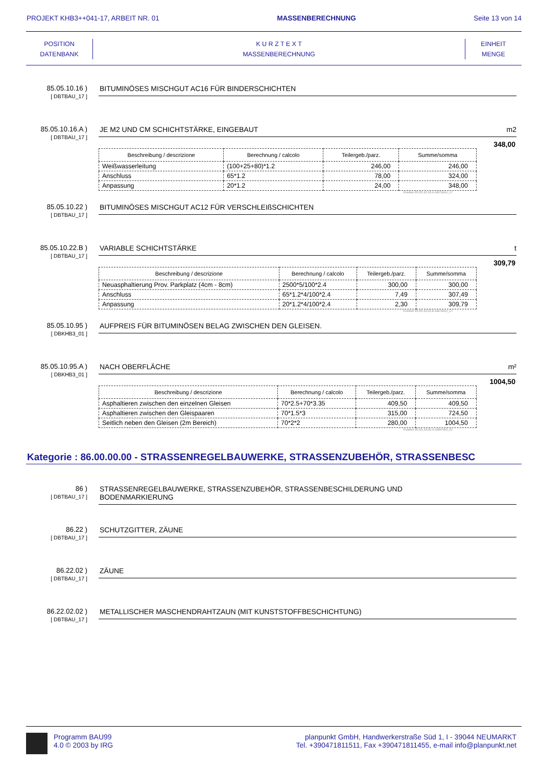PROJEKT KHB3++041-17, ARBEIT NR. 01 MASSENBERECHNUNG Seite 13 von 14
POSITION
DATENBANK
K U R Z T E X T
MASSENBERECHNUNG
EINHEIT
MENGE
85.05.10.16 )
[ DBTBAU_17 ]
BITUMINÖSES MISCHGUT AC16 FÜR BINDERSCHICHTEN
85.05.10.16.A )
[ DBTBAU_17 ]
JE M2 UND CM SCHICHTSTÄRKE, EINGEBAUT m2
348,00
| Beschreibung / descrizione | Berechnung / calcolo | Teilergeb./parz. | Summe/somma |
| --- | --- | --- | --- |
| Weißwasserleitung | (100+25+80)*1.2 | 246,00 | 246,00 |
| Anschluss | 65*1.2 | 78,00 | 324,00 |
| Anpassung | 20*1.2 | 24,00 | 348,00 |
Position 85.05.10.16.A-DBTBAU_17
85.05.10.22 )
[ DBTBAU_17 ]
BITUMINÖSES MISCHGUT AC12 FÜR VERSCHLEIßSCHICHTEN
85.05.10.22.B )
[ DBTBAU_17 ]
VARIABLE SCHICHTSTÄRKE t
309,79
| Beschreibung / descrizione | Berechnung / calcolo | Teilergeb./parz. | Summe/somma |
| --- | --- | --- | --- |
| Neuasphaltierung Prov. Parkplatz (4cm - 8cm) | 2500*5/100*2.4 | 300,00 | 300,00 |
| Anschluss | 65*1.2*4/100*2.4 | 7,49 | 307,49 |
| Anpassung | 20*1.2*4/100*2.4 | 2,30 | 309,79 |
Position 85.05.10.22.B-DBTBAU_17
85.05.10.95 )
[ DBKHB3_01 ]
AUFPREIS FÜR BITUMINÖSEN BELAG ZWISCHEN DEN GLEISEN.
85.05.10.95.A )
[ DBKHB3_01 ]
NACH OBERFLÄCHE m²
1004,50
| Beschreibung / descrizione | Berechnung / calcolo | Teilergeb./parz. | Summe/somma |
| --- | --- | --- | --- |
| Asphaltieren zwischen den einzelnen Gleisen | 70*2.5+70*3.35 | 409,50 | 409,50 |
| Asphaltieren zwischen den Gleispaaren | 70*1.5*3 | 315,00 | 724,50 |
| Seitlich neben den Gleisen (2m Bereich) | 70*2*2 | 280,00 | 1004,50 |
Position 85.05.10.95.A-DBKHB3_01
Kategorie : 86.00.00.00 - STRASSENREGELBAUWERKE, STRASSENZUBEHÖR, STRASSENBESC
86 )
[ DBTBAU_17 ]
STRASSENREGELBAUWERKE, STRASSENZUBEHÖR, STRASSENBESCHILDERUNG UND
BODENMARKIERUNG
86.22 )
[ DBTBAU_17 ]
SCHUTZGITTER, ZÄUNE
86.22.02 )
[ DBTBAU_17 ]
ZÄUNE
86.22.02.02 )
[ DBTBAU_17 ]
METALLISCHER MASCHENDRAHTZAUN (MIT KUNSTSTOFFBESCHICHTUNG)
Programm BAU99
4.0 © 2003 by IRG
planpunkt GmbH, Handwerkerstraße Süd 1, I - 39044 NEUMARKT
Tel. +390471811511, Fax +390471811455, e-mail info@planpunkt.net